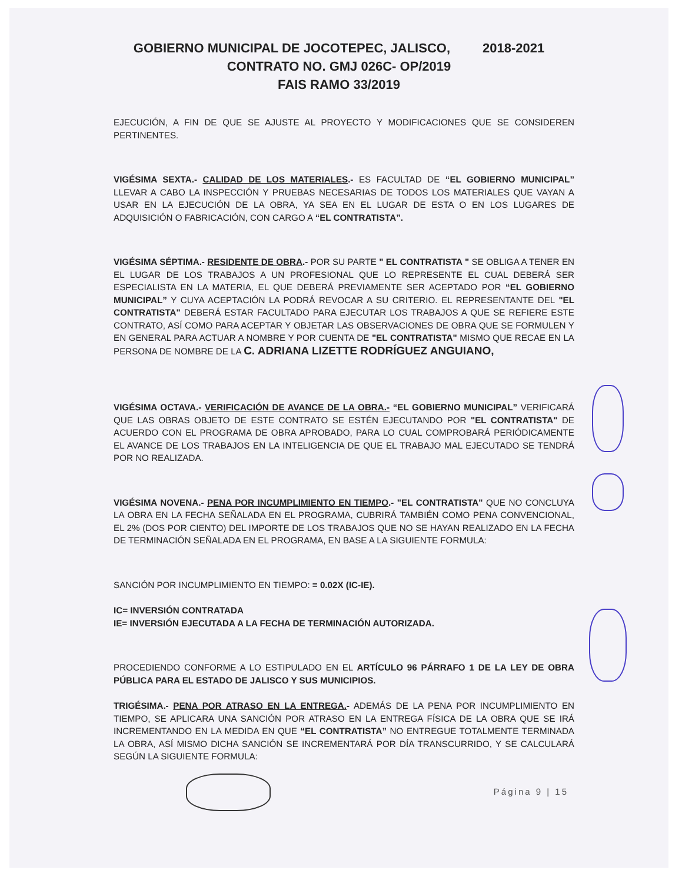GOBIERNO MUNICIPAL DE JOCOTEPEC, JALISCO, 2018-2021
CONTRATO NO. GMJ 026C- OP/2019
FAIS RAMO 33/2019
EJECUCIÓN, A FIN DE QUE SE AJUSTE AL PROYECTO Y MODIFICACIONES QUE SE CONSIDEREN PERTINENTES.
VIGÉSIMA SEXTA.- CALIDAD DE LOS MATERIALES.- ES FACULTAD DE “EL GOBIERNO MUNICIPAL” LLEVAR A CABO LA INSPECCIÓN Y PRUEBAS NECESARIAS DE TODOS LOS MATERIALES QUE VAYAN A USAR EN LA EJECUCIÓN DE LA OBRA, YA SEA EN EL LUGAR DE ESTA O EN LOS LUGARES DE ADQUISICIÓN O FABRICACIÓN, CON CARGO A “EL CONTRATISTA”.
VIGÉSIMA SÉPTIMA.- RESIDENTE DE OBRA.- POR SU PARTE " EL CONTRATISTA " SE OBLIGA A TENER EN EL LUGAR DE LOS TRABAJOS A UN PROFESIONAL QUE LO REPRESENTE EL CUAL DEBERÁ SER ESPECIALISTA EN LA MATERIA, EL QUE DEBERÁ PREVIAMENTE SER ACEPTADO POR “EL GOBIERNO MUNICIPAL” Y CUYA ACEPTACIÓN LA PODRÁ REVOCAR A SU CRITERIO. EL REPRESENTANTE DEL "EL CONTRATISTA" DEBERÁ ESTAR FACULTADO PARA EJECUTAR LOS TRABAJOS A QUE SE REFIERE ESTE CONTRATO, ASÍ COMO PARA ACEPTAR Y OBJETAR LAS OBSERVACIONES DE OBRA QUE SE FORMULEN Y EN GENERAL PARA ACTUAR A NOMBRE Y POR CUENTA DE "EL CONTRATISTA" MISMO QUE RECAE EN LA PERSONA DE NOMBRE DE LA C. ADRIANA LIZETTE RODRÍGUEZ ANGUIANO,
VIGÉSIMA OCTAVA.- VERIFICACIÓN DE AVANCE DE LA OBRA.- “EL GOBIERNO MUNICIPAL” VERIFICARÁ QUE LAS OBRAS OBJETO DE ESTE CONTRATO SE ESTÉN EJECUTANDO POR "EL CONTRATISTA" DE ACUERDO CON EL PROGRAMA DE OBRA APROBADO, PARA LO CUAL COMPROBARÁ PERIÓDICAMENTE EL AVANCE DE LOS TRABAJOS EN LA INTELIGENCIA DE QUE EL TRABAJO MAL EJECUTADO SE TENDRÁ POR NO REALIZADA.
VIGÉSIMA NOVENA.- PENA POR INCUMPLIMIENTO EN TIEMPO.- "EL CONTRATISTA" QUE NO CONCLUYA LA OBRA EN LA FECHA SEÑALADA EN EL PROGRAMA, CUBRIRÁ TAMBIÉN COMO PENA CONVENCIONAL, EL 2% (DOS POR CIENTO) DEL IMPORTE DE LOS TRABAJOS QUE NO SE HAYAN REALIZADO EN LA FECHA DE TERMINACIÓN SEÑALADA EN EL PROGRAMA, EN BASE A LA SIGUIENTE FORMULA:
SANCIÓN POR INCUMPLIMIENTO EN TIEMPO: = 0.02X (IC-IE).
IC= INVERSIÓN CONTRATADA
IE= INVERSIÓN EJECUTADA A LA FECHA DE TERMINACIÓN AUTORIZADA.
PROCEDIENDO CONFORME A LO ESTIPULADO EN EL ARTÍCULO 96 PÁRRAFO 1 DE LA LEY DE OBRA PÚBLICA PARA EL ESTADO DE JALISCO Y SUS MUNICIPIOS.
TRIGÉSIMA.- PENA POR ATRASO EN LA ENTREGA.- ADEMÁS DE LA PENA POR INCUMPLIMIENTO EN TIEMPO, SE APLICARA UNA SANCIÓN POR ATRASO EN LA ENTREGA FÍSICA DE LA OBRA QUE SE IRÁ INCREMENTANDO EN LA MEDIDA EN QUE “EL CONTRATISTA” NO ENTREGUE TOTALMENTE TERMINADA LA OBRA, ASÍ MISMO DICHA SANCIÓN SE INCREMENTARÁ POR DÍA TRANSCURRIDO, Y SE CALCULARÁ SEGÚN LA SIGUIENTE FORMULA:
Página 9 | 15